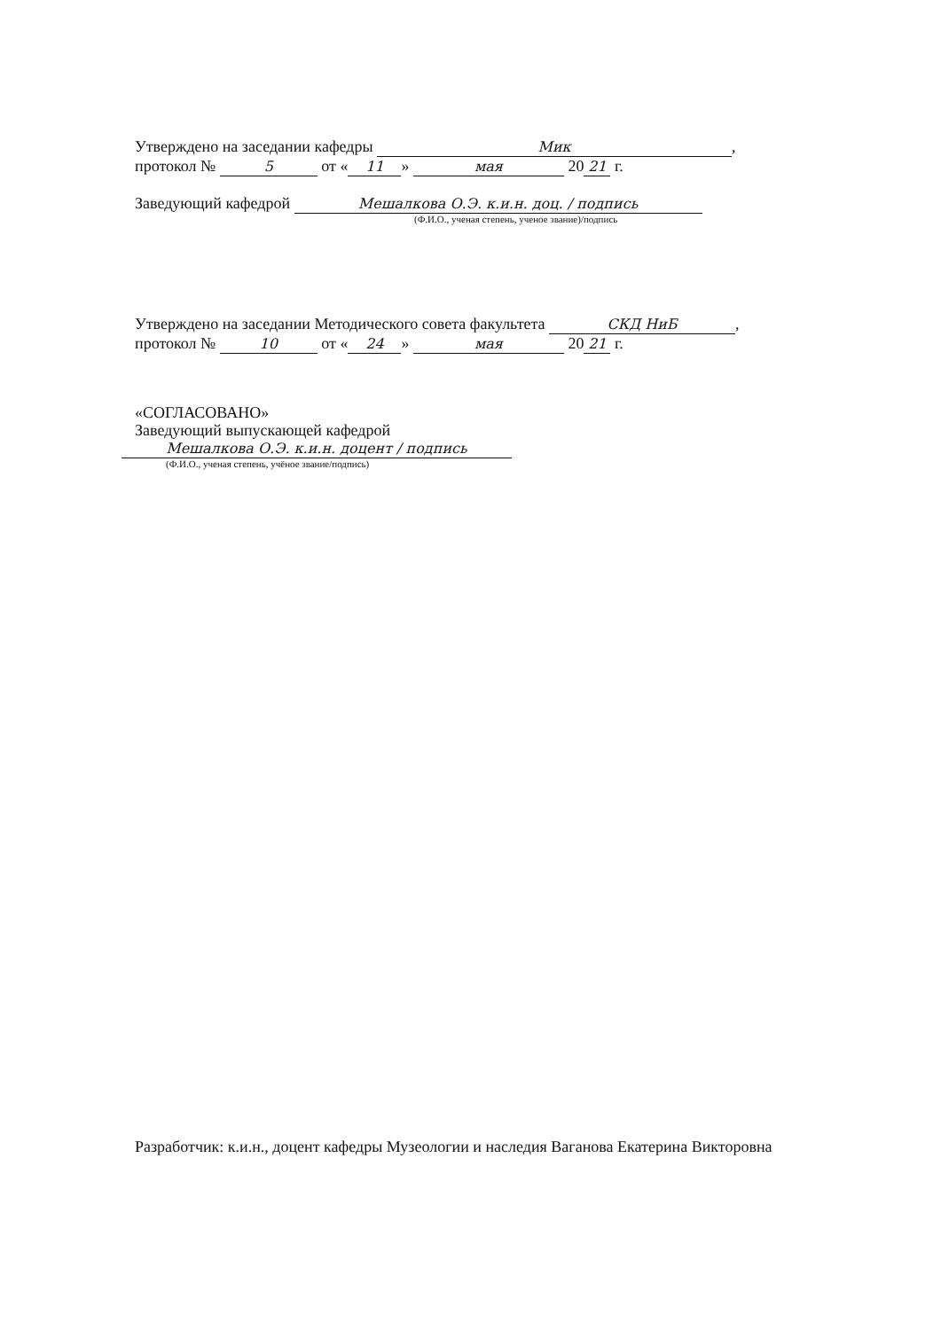Утверждено на заседании кафедры Мик,
протокол № 5 от « 11 » мая 20 21 г.
Заведующий кафедрой Мешалкова О.Э. к.и.н. доц. / подпись
(Ф.И.О., ученая степень, ученое звание)/подпись
Утверждено на заседании Методического совета факультета СКД НиБ,
протокол № 10 от « 24 » мая 20 21 г.
«СОГЛАСОВАНО»
Заведующий выпускающей кафедрой
Мешалкова О.Э. к.и.н. доцент / подпись
(Ф.И.О., ученая степень, учёное звание/подпись)
Разработчик: к.и.н., доцент кафедры Музеологии и наследия Ваганова Екатерина Викторовна